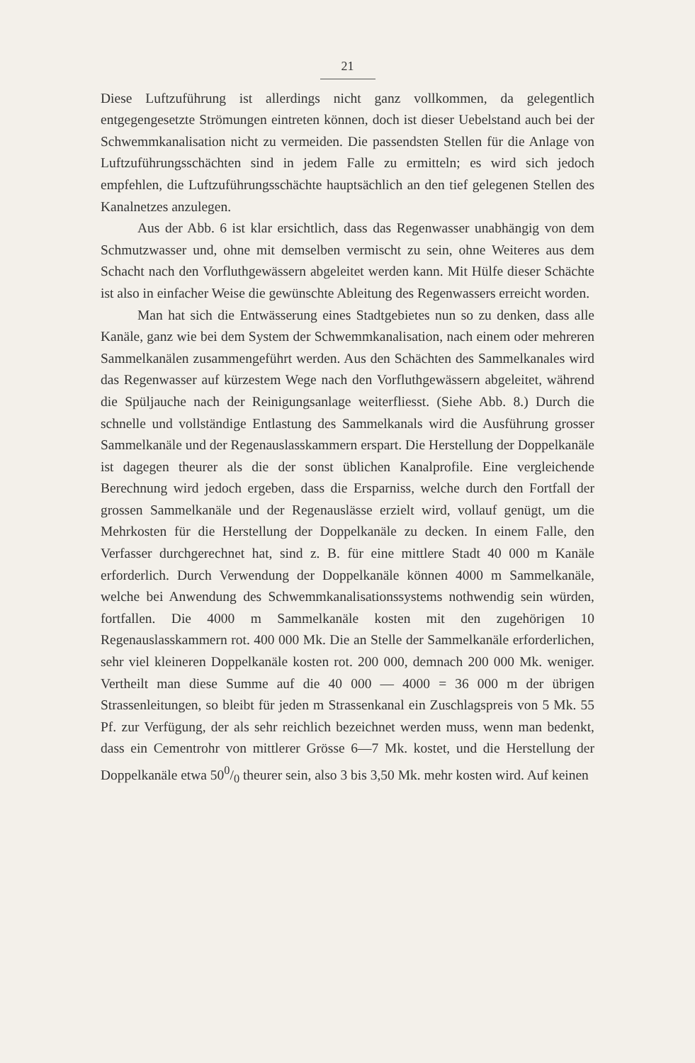21
Diese Luftzuführung ist allerdings nicht ganz vollkommen, da gelegentlich entgegengesetzte Strömungen eintreten können, doch ist dieser Uebelstand auch bei der Schwemmkanalisation nicht zu vermeiden. Die passendsten Stellen für die Anlage von Luftzuführungsschächten sind in jedem Falle zu ermitteln; es wird sich jedoch empfehlen, die Luftzuführungsschächte hauptsächlich an den tief gelegenen Stellen des Kanalnetzes anzulegen.
Aus der Abb. 6 ist klar ersichtlich, dass das Regenwasser unabhängig von dem Schmutzwasser und, ohne mit demselben vermischt zu sein, ohne Weiteres aus dem Schacht nach den Vorfluthgewässern abgeleitet werden kann. Mit Hülfe dieser Schächte ist also in einfacher Weise die gewünschte Ableitung des Regenwassers erreicht worden.
Man hat sich die Entwässerung eines Stadtgebietes nun so zu denken, dass alle Kanäle, ganz wie bei dem System der Schwemmkanalisation, nach einem oder mehreren Sammelkanälen zusammengeführt werden. Aus den Schächten des Sammelkanales wird das Regenwasser auf kürzestem Wege nach den Vorfluthgewässern abgeleitet, während die Spüljauche nach der Reinigungsanlage weiterfliesst. (Siehe Abb. 8.) Durch die schnelle und vollständige Entlastung des Sammelkanals wird die Ausführung grosser Sammelkanäle und der Regenauslasskammern erspart. Die Herstellung der Doppelkanäle ist dagegen theurer als die der sonst üblichen Kanalprofile. Eine vergleichende Berechnung wird jedoch ergeben, dass die Ersparniss, welche durch den Fortfall der grossen Sammelkanäle und der Regenauslässe erzielt wird, vollauf genügt, um die Mehrkosten für die Herstellung der Doppelkanäle zu decken. In einem Falle, den Verfasser durchgerechnet hat, sind z. B. für eine mittlere Stadt 40 000 m Kanäle erforderlich. Durch Verwendung der Doppelkanäle können 4000 m Sammelkanäle, welche bei Anwendung des Schwemmkanalisationssystems nothwendig sein würden, fortfallen. Die 4000 m Sammelkanäle kosten mit den zugehörigen 10 Regenauslasskammern rot. 400 000 Mk. Die an Stelle der Sammelkanäle erforderlichen, sehr viel kleineren Doppelkanäle kosten rot. 200 000, demnach 200 000 Mk. weniger. Vertheilt man diese Summe auf die 40 000 — 4000 = 36 000 m der übrigen Strassenleitungen, so bleibt für jeden m Strassenkanal ein Zuschlagspreis von 5 Mk. 55 Pf. zur Verfügung, der als sehr reichlich bezeichnet werden muss, wenn man bedenkt, dass ein Cementrohr von mittlerer Grösse 6—7 Mk. kostet, und die Herstellung der Doppelkanäle etwa 500/0 theurer sein, also 3 bis 3,50 Mk. mehr kosten wird. Auf keinen